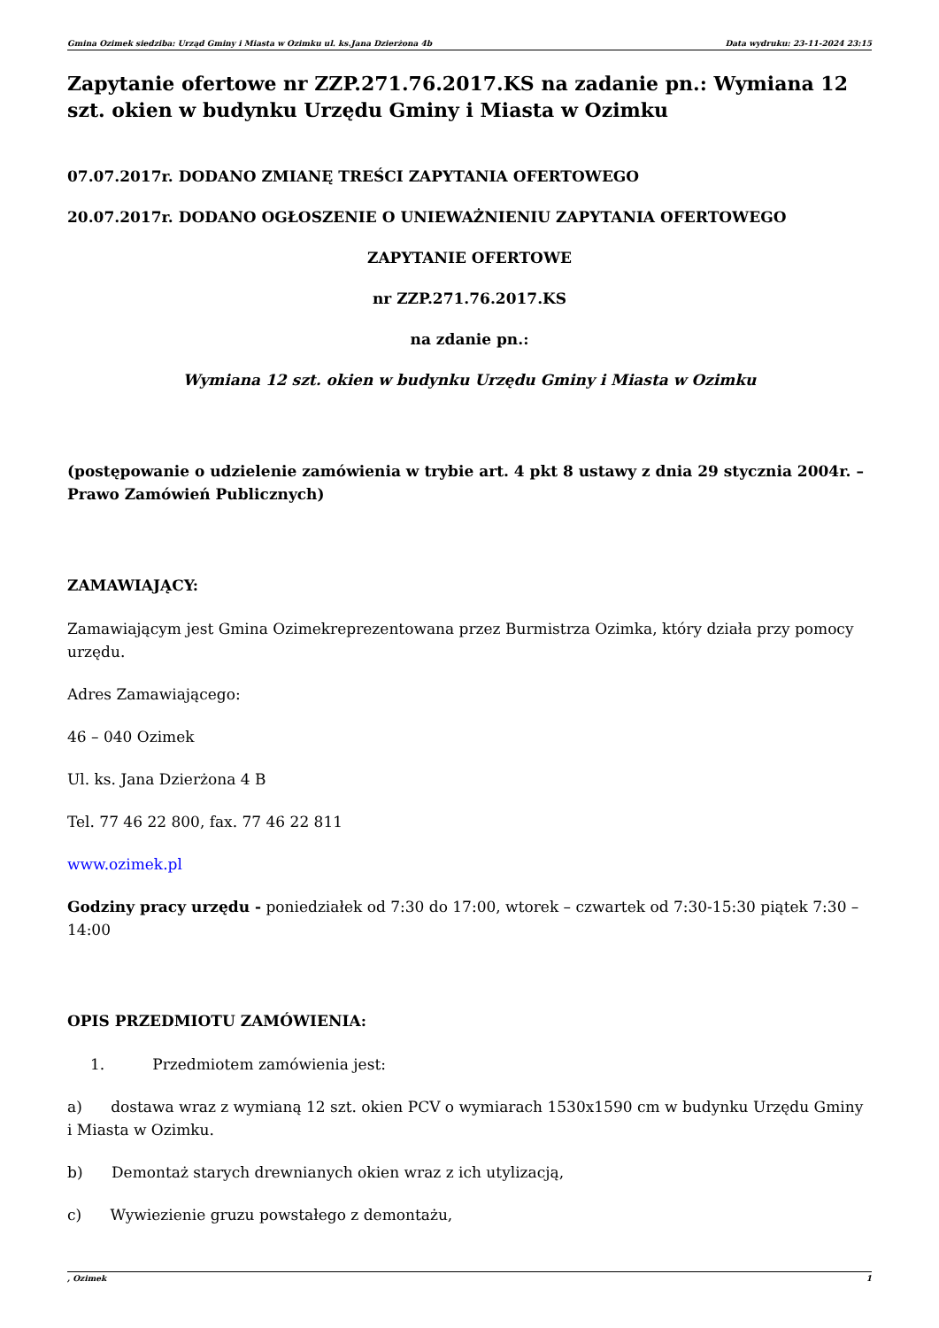Gmina Ozimek siedziba: Urząd Gminy i Miasta w Ozimku ul. ks.Jana Dzierżona 4b Data wydruku: 23-11-2024 23:15
Zapytanie ofertowe nr ZZP.271.76.2017.KS na zadanie pn.: Wymiana 12 szt. okien w budynku Urzędu Gminy i Miasta w Ozimku
07.07.2017r. DODANO ZMIANĘ TREŚCI ZAPYTANIA OFERTOWEGO
20.07.2017r. DODANO OGŁOSZENIE O UNIEWAŻNIENIU ZAPYTANIA OFERTOWEGO
ZAPYTANIE OFERTOWE
nr ZZP.271.76.2017.KS
na zdanie pn.:
Wymiana 12 szt. okien w budynku Urzędu Gminy i Miasta w Ozimku
(postępowanie o udzielenie zamówienia w trybie art. 4 pkt 8 ustawy z dnia 29 stycznia 2004r. – Prawo Zamówień Publicznych)
ZAMAWIAJĄCY:
Zamawiającym jest Gmina Ozimekreprezentowana przez Burmistrza Ozimka, który działa przy pomocy urzędu.
Adres Zamawiającego:
46 – 040 Ozimek
Ul. ks. Jana Dzierżona 4 B
Tel. 77 46 22 800, fax. 77 46 22 811
www.ozimek.pl
Godziny pracy urzędu - poniedziałek od 7:30 do 17:00, wtorek – czwartek od 7:30-15:30 piątek 7:30 – 14:00
OPIS PRZEDMIOTU ZAMÓWIENIA:
1. Przedmiotem zamówienia jest:
a) dostawa wraz z wymianą 12 szt. okien PCV o wymiarach 1530x1590 cm w budynku Urzędu Gminy i Miasta w Ozimku.
b) Demontaż starych drewnianych okien wraz z ich utylizacją,
c) Wywiezienie gruzu powstałego z demontażu,
, Ozimek 1